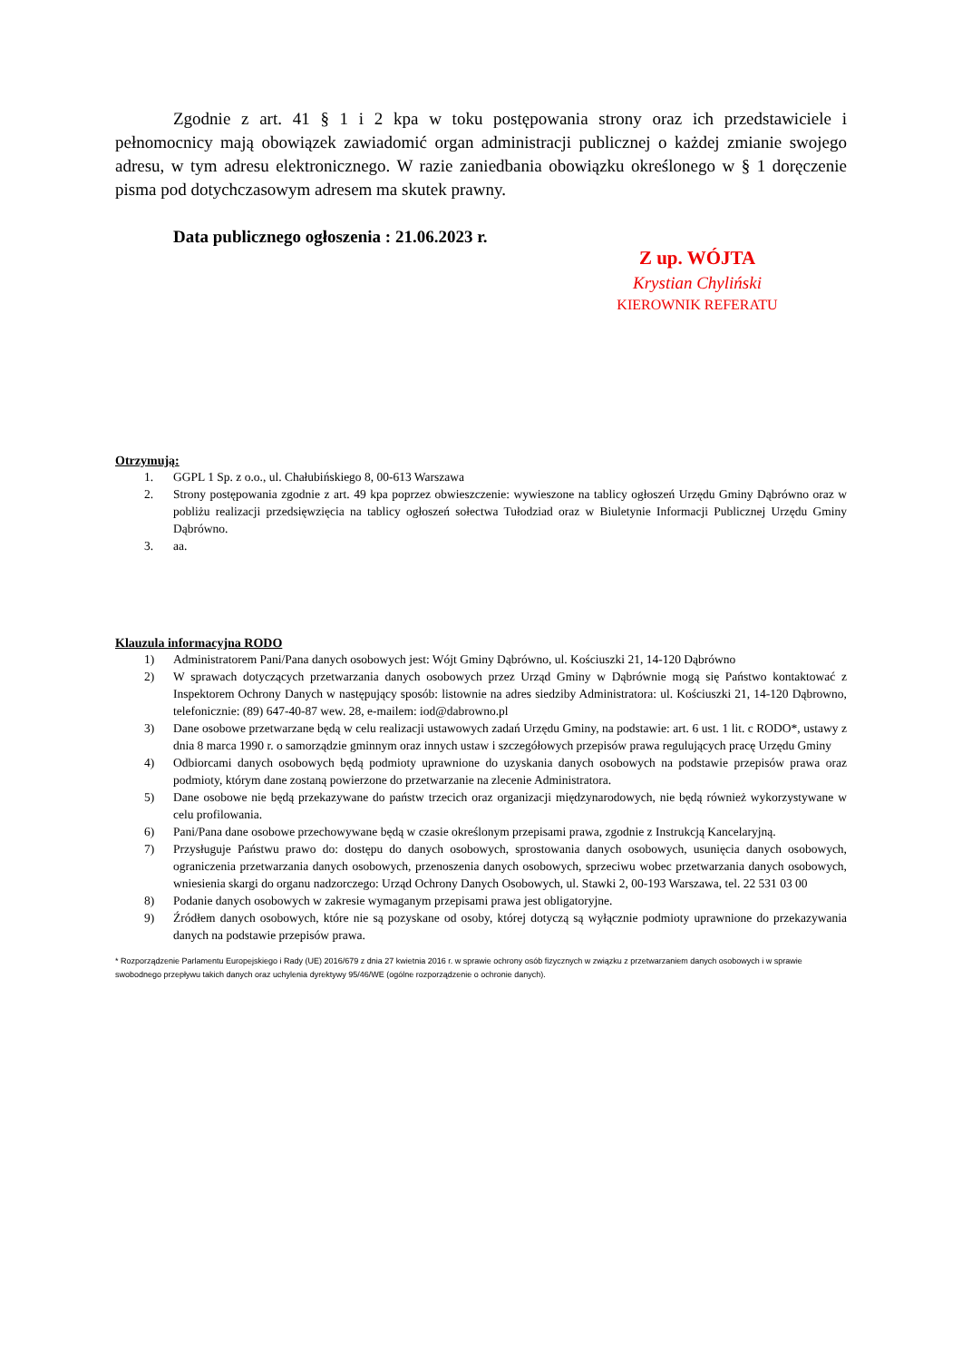Zgodnie z art. 41 § 1 i 2 kpa w toku postępowania strony oraz ich przedstawiciele i pełnomocnicy mają obowiązek zawiadomić organ administracji publicznej o każdej zmianie swojego adresu, w tym adresu elektronicznego. W razie zaniedbania obowiązku określonego w § 1 doręczenie pisma pod dotychczasowym adresem ma skutek prawny.
Data publicznego ogłoszenia : 21.06.2023 r.
Z up. WÓJTA
Krystian Chyliński
KIEROWNIK REFERATU
Otrzymują:
1. GGPL 1 Sp. z o.o., ul. Chałubińskiego 8, 00-613 Warszawa
2. Strony postępowania zgodnie z art. 49 kpa poprzez obwieszczenie: wywieszone na tablicy ogłoszeń Urzędu Gminy Dąbrówno oraz w pobliżu realizacji przedsięwzięcia na tablicy ogłoszeń sołectwa Tułodziad oraz w Biuletynie Informacji Publicznej Urzędu Gminy Dąbrówno.
3. aa.
Klauzula informacyjna RODO
1) Administratorem Pani/Pana danych osobowych jest: Wójt Gminy Dąbrówno, ul. Kościuszki 21, 14-120 Dąbrówno
2) W sprawach dotyczących przetwarzania danych osobowych przez Urząd Gminy w Dąbrównie mogą się Państwo kontaktować z Inspektorem Ochrony Danych w następujący sposób: listownie na adres siedziby Administratora: ul. Kościuszki 21, 14-120 Dąbrowno, telefonicznie: (89) 647-40-87 wew. 28, e-mailem: iod@dabrowno.pl
3) Dane osobowe przetwarzane będą w celu realizacji ustawowych zadań Urzędu Gminy, na podstawie: art. 6 ust. 1 lit. c RODO*, ustawy z dnia 8 marca 1990 r. o samorządzie gminnym oraz innych ustaw i szczegółowych przepisów prawa regulujących pracę Urzędu Gminy
4) Odbiorcami danych osobowych będą podmioty uprawnione do uzyskania danych osobowych na podstawie przepisów prawa oraz podmioty, którym dane zostaną powierzone do przetwarzanie na zlecenie Administratora.
5) Dane osobowe nie będą przekazywane do państw trzecich oraz organizacji międzynarodowych, nie będą również wykorzystywane w celu profilowania.
6) Pani/Pana dane osobowe przechowywane będą w czasie określonym przepisami prawa, zgodnie z Instrukcją Kancelaryjną.
7) Przysługuje Państwu prawo do: dostępu do danych osobowych, sprostowania danych osobowych, usunięcia danych osobowych, ograniczenia przetwarzania danych osobowych, przenoszenia danych osobowych, sprzeciwu wobec przetwarzania danych osobowych, wniesienia skargi do organu nadzorczego: Urząd Ochrony Danych Osobowych, ul. Stawki 2, 00-193 Warszawa, tel. 22 531 03 00
8) Podanie danych osobowych w zakresie wymaganym przepisami prawa jest obligatoryjne.
9) Źródłem danych osobowych, które nie są pozyskane od osoby, której dotyczą są wyłącznie podmioty uprawnione do przekazywania danych na podstawie przepisów prawa.
* Rozporządzenie Parlamentu Europejskiego i Rady (UE) 2016/679 z dnia 27 kwietnia 2016 r. w sprawie ochrony osób fizycznych w związku z przetwarzaniem danych osobowych i w sprawie swobodnego przepływu takich danych oraz uchylenia dyrektywy 95/46/WE (ogólne rozporządzenie o ochronie danych).